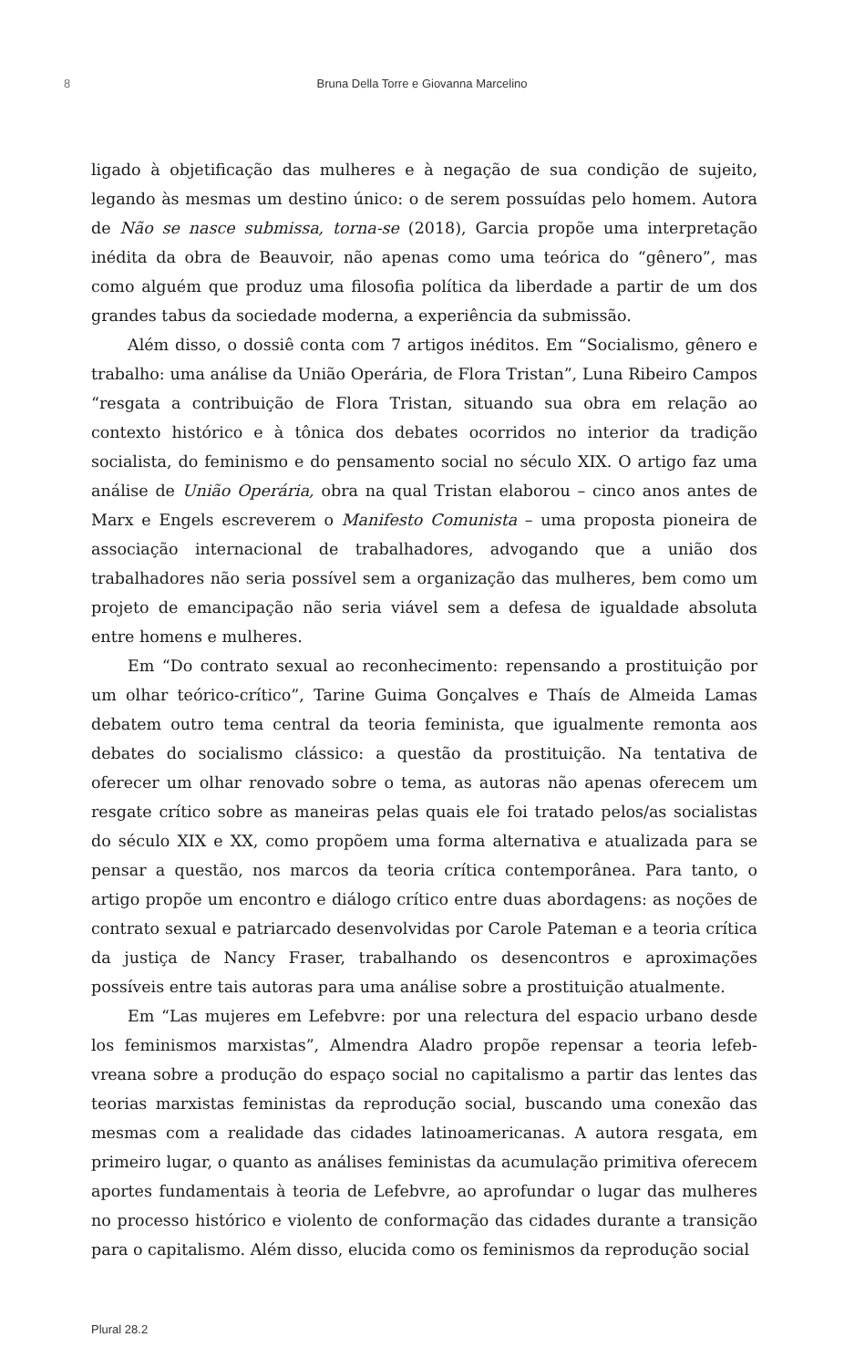8 Bruna Della Torre e Giovanna Marcelino
ligado à objetificação das mulheres e à negação de sua condição de sujeito, legando às mesmas um destino único: o de serem possuídas pelo homem. Autora de Não se nasce submissa, torna-se (2018), Garcia propõe uma interpretação inédita da obra de Beauvoir, não apenas como uma teórica do “gênero”, mas como alguém que produz uma filosofia política da liberdade a partir de um dos grandes tabus da sociedade moderna, a experiência da submissão.
Além disso, o dossiê conta com 7 artigos inéditos. Em “Socialismo, gênero e trabalho: uma análise da União Operária, de Flora Tristan”, Luna Ribeiro Campos “resgata a contribuição de Flora Tristan, situando sua obra em relação ao contexto histórico e à tônica dos debates ocorridos no interior da tradição socialista, do feminismo e do pensamento social no século XIX. O artigo faz uma análise de União Operária, obra na qual Tristan elaborou – cinco anos antes de Marx e Engels escreverem o Manifesto Comunista – uma proposta pioneira de associação internacional de trabalhadores, advogando que a união dos trabalhadores não seria possível sem a organização das mulheres, bem como um projeto de emancipação não seria viável sem a defesa de igualdade absoluta entre homens e mulheres.
Em “Do contrato sexual ao reconhecimento: repensando a prostituição por um olhar teórico-crítico”, Tarine Guima Gonçalves e Thaís de Almeida Lamas debatem outro tema central da teoria feminista, que igualmente remonta aos debates do socialismo clássico: a questão da prostituição. Na tentativa de oferecer um olhar renovado sobre o tema, as autoras não apenas oferecem um resgate crítico sobre as maneiras pelas quais ele foi tratado pelos/as socialistas do século XIX e XX, como propõem uma forma alternativa e atualizada para se pensar a questão, nos marcos da teoria crítica contemporânea. Para tanto, o artigo propõe um encontro e diálogo crítico entre duas abordagens: as noções de contrato sexual e patriarcado desenvolvidas por Carole Pateman e a teoria crítica da justiça de Nancy Fraser, trabalhando os desencontros e aproximações possíveis entre tais autoras para uma análise sobre a prostituição atualmente.
Em “Las mujeres em Lefebvre: por una relectura del espacio urbano desde los feminismos marxistas”, Almendra Aladro propõe repensar a teoria lefeb­vreana sobre a produção do espaço social no capitalismo a partir das lentes das teorias marxistas feministas da reprodução social, buscando uma conexão das mesmas com a realidade das cidades latinoamericanas. A autora resgata, em primeiro lugar, o quanto as análises feministas da acumulação primitiva oferecem aportes fundamentais à teoria de Lefebvre, ao aprofundar o lugar das mulheres no processo histórico e violento de conformação das cidades durante a transição para o capitalismo. Além disso, elucida como os feminismos da reprodução social
Plural 28.2